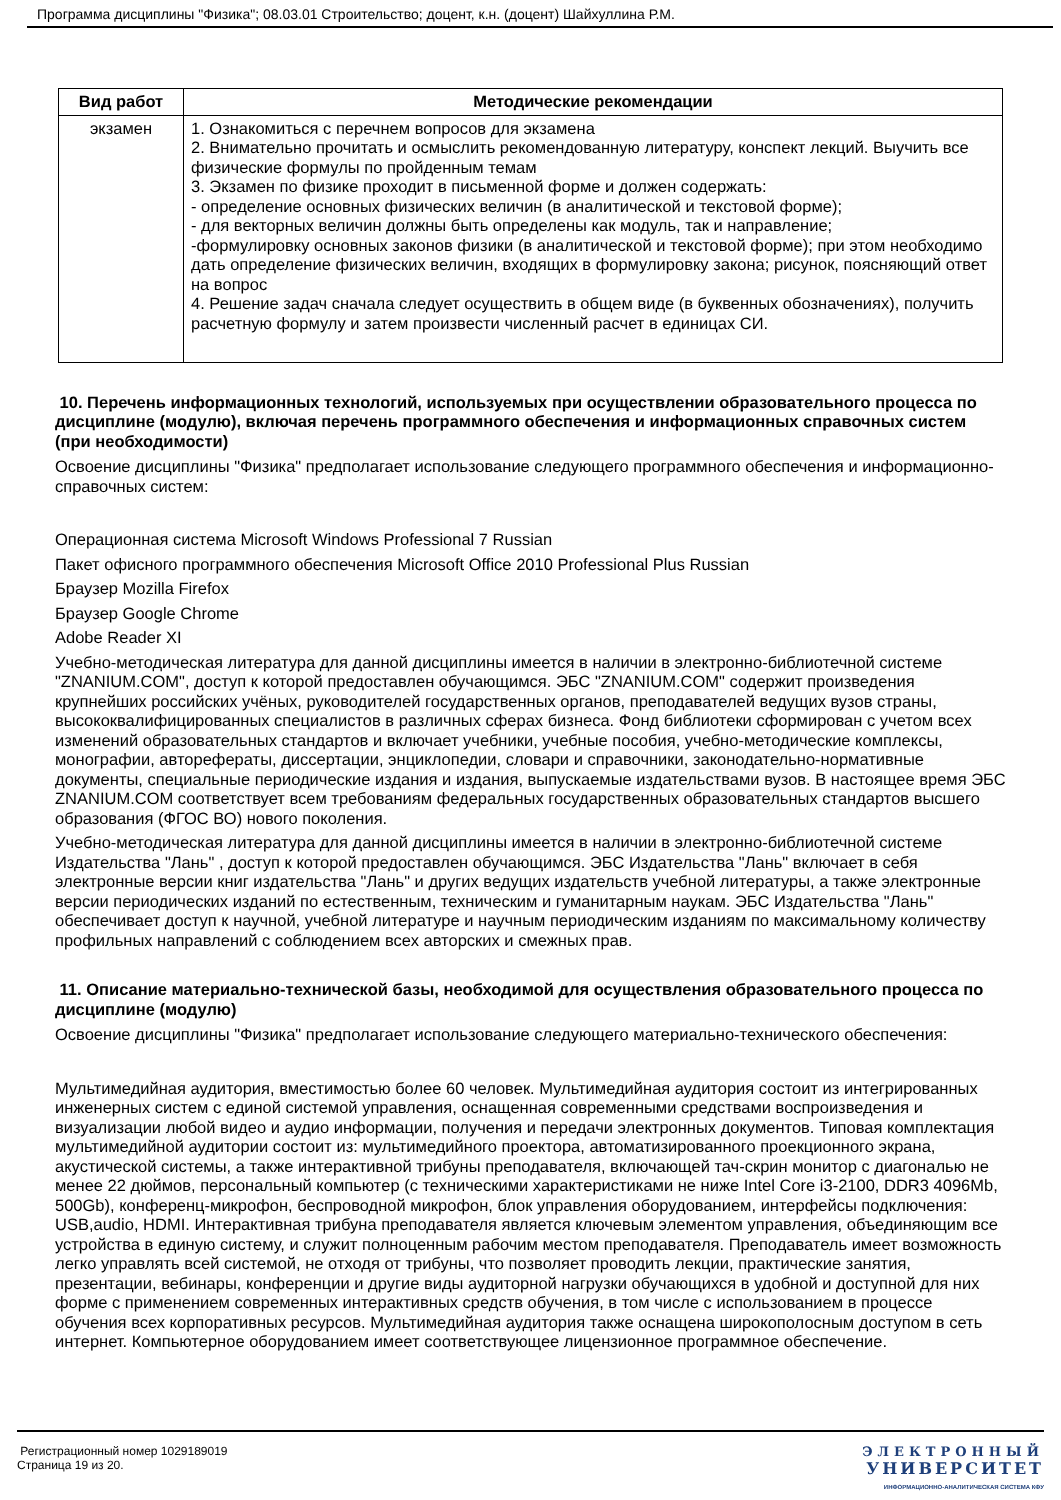Программа дисциплины "Физика"; 08.03.01 Строительство; доцент, к.н. (доцент) Шайхуллина Р.М.
| Вид работ | Методические рекомендации |
| --- | --- |
| экзамен | 1. Ознакомиться с перечнем вопросов для экзамена 2. Внимательно прочитать и осмыслить рекомендованную литературу, конспект лекций. Выучить все физические формулы по пройденным темам 3. Экзамен по физике проходит в письменной форме и должен содержать: - определение основных физических величин (в аналитической и текстовой форме); - для векторных величин должны быть определены как модуль, так и направление; -формулировку основных законов физики (в аналитической и текстовой форме); при этом необходимо дать определение физических величин, входящих в формулировку закона; рисунок, поясняющий ответ на вопрос 4. Решение задач сначала следует осуществить в общем виде (в буквенных обозначениях), получить расчетную формулу и затем произвести численный расчет в единицах СИ. |
10. Перечень информационных технологий, используемых при осуществлении образовательного процесса по дисциплине (модулю), включая перечень программного обеспечения и информационных справочных систем (при необходимости)
Освоение дисциплины "Физика" предполагает использование следующего программного обеспечения и информационно-справочных систем:
Операционная система Microsoft Windows Professional 7 Russian
Пакет офисного программного обеспечения Microsoft Office 2010 Professional Plus Russian
Браузер Mozilla Firefox
Браузер Google Chrome
Adobe Reader XI
Учебно-методическая литература для данной дисциплины имеется в наличии в электронно-библиотечной системе "ZNANIUM.COM", доступ к которой предоставлен обучающимся. ЭБС "ZNANIUM.COM" содержит произведения крупнейших российских учёных, руководителей государственных органов, преподавателей ведущих вузов страны, высококвалифицированных специалистов в различных сферах бизнеса. Фонд библиотеки сформирован с учетом всех изменений образовательных стандартов и включает учебники, учебные пособия, учебно-методические комплексы, монографии, авторефераты, диссертации, энциклопедии, словари и справочники, законодательно-нормативные документы, специальные периодические издания и издания, выпускаемые издательствами вузов. В настоящее время ЭБС ZNANIUM.COM соответствует всем требованиям федеральных государственных образовательных стандартов высшего образования (ФГОС ВО) нового поколения.
Учебно-методическая литература для данной дисциплины имеется в наличии в электронно-библиотечной системе Издательства "Лань" , доступ к которой предоставлен обучающимся. ЭБС Издательства "Лань" включает в себя электронные версии книг издательства "Лань" и других ведущих издательств учебной литературы, а также электронные версии периодических изданий по естественным, техническим и гуманитарным наукам. ЭБС Издательства "Лань" обеспечивает доступ к научной, учебной литературе и научным периодическим изданиям по максимальному количеству профильных направлений с соблюдением всех авторских и смежных прав.
11. Описание материально-технической базы, необходимой для осуществления образовательного процесса по дисциплине (модулю)
Освоение дисциплины "Физика" предполагает использование следующего материально-технического обеспечения:
Мультимедийная аудитория, вместимостью более 60 человек. Мультимедийная аудитория состоит из интегрированных инженерных систем с единой системой управления, оснащенная современными средствами воспроизведения и визуализации любой видео и аудио информации, получения и передачи электронных документов. Типовая комплектация мультимедийной аудитории состоит из: мультимедийного проектора, автоматизированного проекционного экрана, акустической системы, а также интерактивной трибуны преподавателя, включающей тач-скрин монитор с диагональю не менее 22 дюймов, персональный компьютер (с техническими характеристиками не ниже Intel Core i3-2100, DDR3 4096Mb, 500Gb), конференц-микрофон, беспроводной микрофон, блок управления оборудованием, интерфейсы подключения: USB,audio, HDMI. Интерактивная трибуна преподавателя является ключевым элементом управления, объединяющим все устройства в единую систему, и служит полноценным рабочим местом преподавателя. Преподаватель имеет возможность легко управлять всей системой, не отходя от трибуны, что позволяет проводить лекции, практические занятия, презентации, вебинары, конференции и другие виды аудиторной нагрузки обучающихся в удобной и доступной для них форме с применением современных интерактивных средств обучения, в том числе с использованием в процессе обучения всех корпоративных ресурсов. Мультимедийная аудитория также оснащена широкополосным доступом в сеть интернет. Компьютерное оборудованием имеет соответствующее лицензионное программное обеспечение.
Регистрационный номер 1029189019
Страница 19 из 20.
ЭЛЕКТРОННЫЙ
УНИВЕРСИТЕТ
ИНФОРМАЦИОННО-АНАЛИТИЧЕСКАЯ СИСТЕМА КФУ